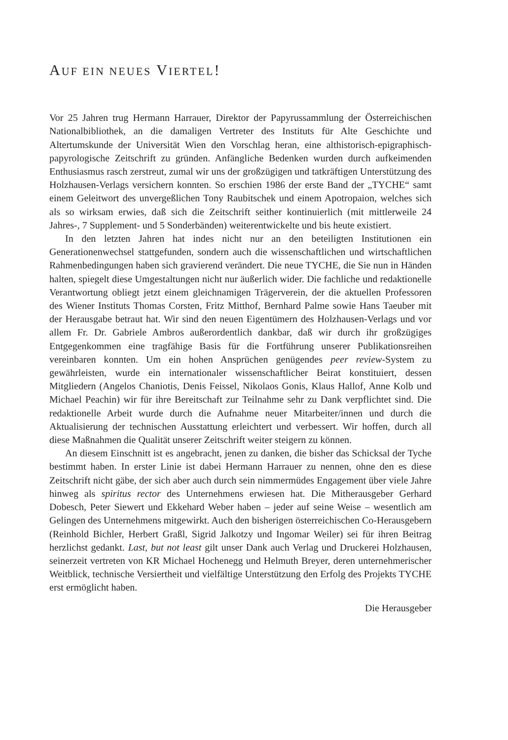AUF EIN NEUES VIERTEL!
Vor 25 Jahren trug Hermann Harrauer, Direktor der Papyrussammlung der Österreichischen Nationalbibliothek, an die damaligen Vertreter des Instituts für Alte Geschichte und Altertumskunde der Universität Wien den Vorschlag heran, eine althistorisch-epigraphisch-papyrologische Zeitschrift zu gründen. Anfängliche Bedenken wurden durch aufkeimenden Enthusiasmus rasch zerstreut, zumal wir uns der großzügigen und tatkräftigen Unterstützung des Holzhausen-Verlags versichern konnten. So erschien 1986 der erste Band der „TYCHE“ samt einem Geleitwort des unvergeßlichen Tony Raubitschek und einem Apotropaion, welches sich als so wirksam erwies, daß sich die Zeitschrift seither kontinuierlich (mit mittlerweile 24 Jahres-, 7 Supplement- und 5 Sonderbänden) weiterentwickelte und bis heute existiert.
In den letzten Jahren hat indes nicht nur an den beteiligten Institutionen ein Generationenwechsel stattgefunden, sondern auch die wissenschaftlichen und wirtschaftlichen Rahmenbedingungen haben sich gravierend verändert. Die neue TYCHE, die Sie nun in Händen halten, spiegelt diese Umgestaltungen nicht nur äußerlich wider. Die fachliche und redaktionelle Verantwortung obliegt jetzt einem gleichnamigen Trägerverein, der die aktuellen Professoren des Wiener Instituts Thomas Corsten, Fritz Mitthof, Bernhard Palme sowie Hans Taeuber mit der Herausgabe betraut hat. Wir sind den neuen Eigentümern des Holzhausen-Verlags und vor allem Fr. Dr. Gabriele Ambros außerordentlich dankbar, daß wir durch ihr großzügiges Entgegenkommen eine tragfähige Basis für die Fortführung unserer Publikationsreihen vereinbaren konnten. Um ein hohen Ansprüchen genügendes peer review-System zu gewährleisten, wurde ein internationaler wissenschaftlicher Beirat konstituiert, dessen Mitgliedern (Angelos Chaniotis, Denis Feissel, Nikolaos Gonis, Klaus Hallof, Anne Kolb und Michael Peachin) wir für ihre Bereitschaft zur Teilnahme sehr zu Dank verpflichtet sind. Die redaktionelle Arbeit wurde durch die Aufnahme neuer Mitarbeiter/innen und durch die Aktualisierung der technischen Ausstattung erleichtert und verbessert. Wir hoffen, durch all diese Maßnahmen die Qualität unserer Zeitschrift weiter steigern zu können.
An diesem Einschnitt ist es angebracht, jenen zu danken, die bisher das Schicksal der Tyche bestimmt haben. In erster Linie ist dabei Hermann Harrauer zu nennen, ohne den es diese Zeitschrift nicht gäbe, der sich aber auch durch sein nimmermüdes Engagement über viele Jahre hinweg als spiritus rector des Unternehmens erwiesen hat. Die Mitherausgeber Gerhard Dobesch, Peter Siewert und Ekkehard Weber haben – jeder auf seine Weise – wesentlich am Gelingen des Unternehmens mitgewirkt. Auch den bisherigen österreichischen Co-Herausgebern (Reinhold Bichler, Herbert Graßl, Sigrid Jalkotzy und Ingomar Weiler) sei für ihren Beitrag herzlichst gedankt. Last, but not least gilt unser Dank auch Verlag und Druckerei Holzhausen, seinerzeit vertreten von KR Michael Hochenegg und Helmuth Breyer, deren unternehmerischer Weitblick, technische Versiertheit und vielfältige Unterstützung den Erfolg des Projekts TYCHE erst ermöglicht haben.
Die Herausgeber